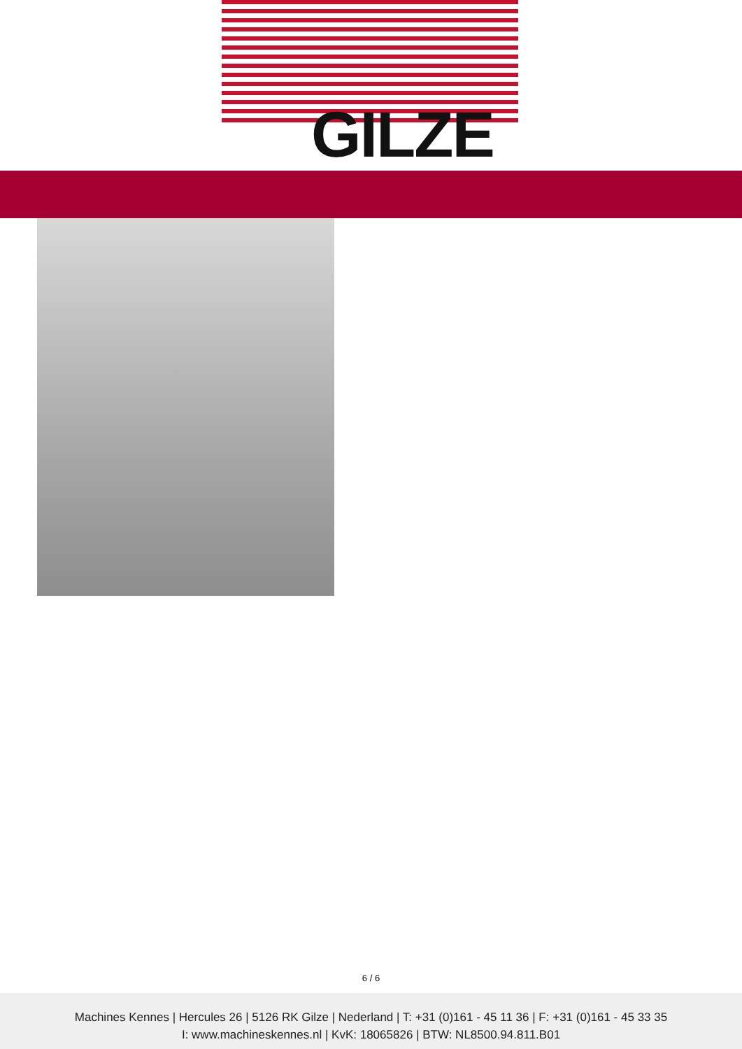GILZE
6 / 6
Machines Kennes | Hercules 26 | 5126 RK Gilze | Nederland | T: +31 (0)161 - 45 11 36 | F: +31 (0)161 - 45 33 35
I: www.machineskennes.nl | KvK: 18065826 | BTW: NL8500.94.811.B01